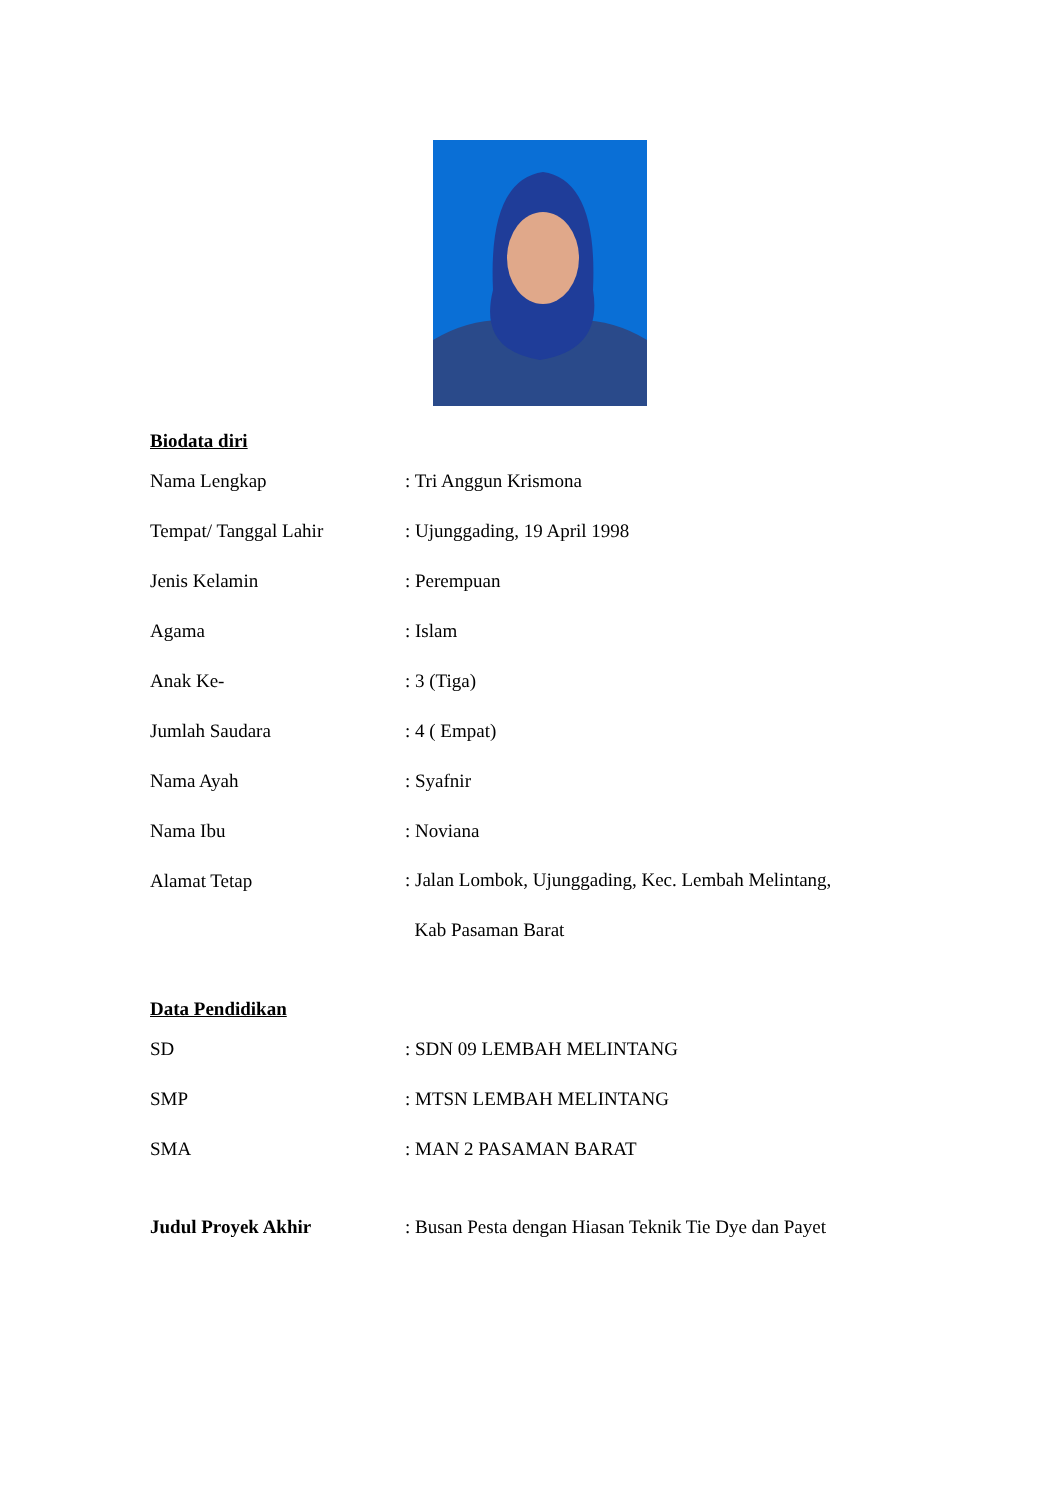Biodata diri
Nama Lengkap : Tri Anggun Krismona
Tempat/ Tanggal Lahir : Ujunggading, 19 April 1998
Jenis Kelamin : Perempuan
Agama : Islam
Anak Ke- : 3 (Tiga)
Jumlah Saudara : 4 ( Empat)
Nama Ayah : Syafnir
Nama Ibu : Noviana
Alamat Tetap
: Jalan Lombok, Ujunggading, Kec. Lembah Melintang,
Kab Pasaman Barat
Data Pendidikan
SD : SDN 09 LEMBAH MELINTANG
SMP : MTSN LEMBAH MELINTANG
SMA : MAN 2 PASAMAN BARAT
Judul Proyek Akhir : Busan Pesta dengan Hiasan Teknik Tie Dye dan Payet